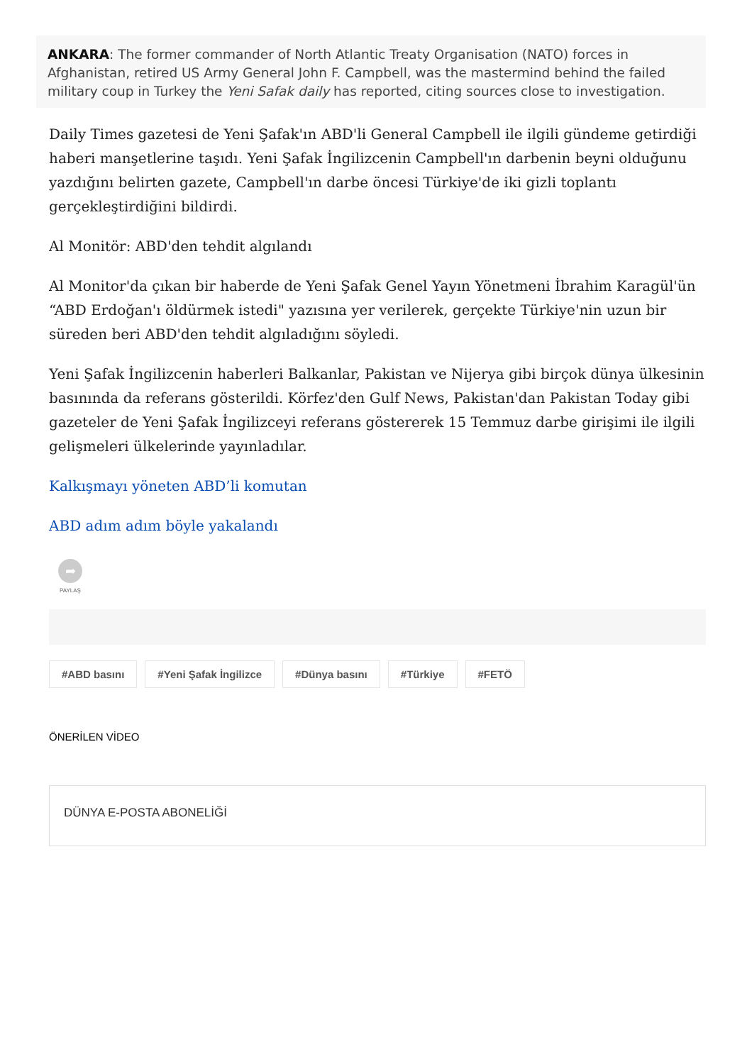ANKARA: The former commander of North Atlantic Treaty Organisation (NATO) forces in Afghanistan, retired US Army General John F. Campbell, was the mastermind behind the failed military coup in Turkey the Yeni Safak daily has reported, citing sources close to investigation.
Daily Times gazetesi de Yeni Şafak'ın ABD'li General Campbell ile ilgili gündeme getirdiği haberi manşetlerine taşıdı. Yeni Şafak İngilizcenin Campbell'ın darbenin beyni olduğunu yazdığını belirten gazete, Campbell'ın darbe öncesi Türkiye'de iki gizli toplantı gerçekleştirdiğini bildirdi.
Al Monitör: ABD'den tehdit algılandı
Al Monitor'da çıkan bir haberde de Yeni Şafak Genel Yayın Yönetmeni İbrahim Karagül'ün “ABD Erdoğan'ı öldürmek istedi" yazısına yer verilerek, gerçekte Türkiye'nin uzun bir süreden beri ABD'den tehdit algıladığını söyledi.
Yeni Şafak İngilizcenin haberleri Balkanlar, Pakistan ve Nijerya gibi birçok dünya ülkesinin basınında da referans gösterildi. Körfez'den Gulf News, Pakistan'dan Pakistan Today gibi gazeteler de Yeni Şafak İngilizceyi referans göstererek 15 Temmuz darbe girişimi ile ilgili gelişmeleri ülkelerinde yayınladılar.
Kalkışmayı yöneten ABD’li komutan
ABD adım adım böyle yakalandı
➦
PAYLAŞ
#ABD basını #Yeni Şafak İngilizce #Dünya basını #Türkiye #FETÖ
ÖNERİLEN VİDEO
DÜNYA E-POSTA ABONELİĞİ